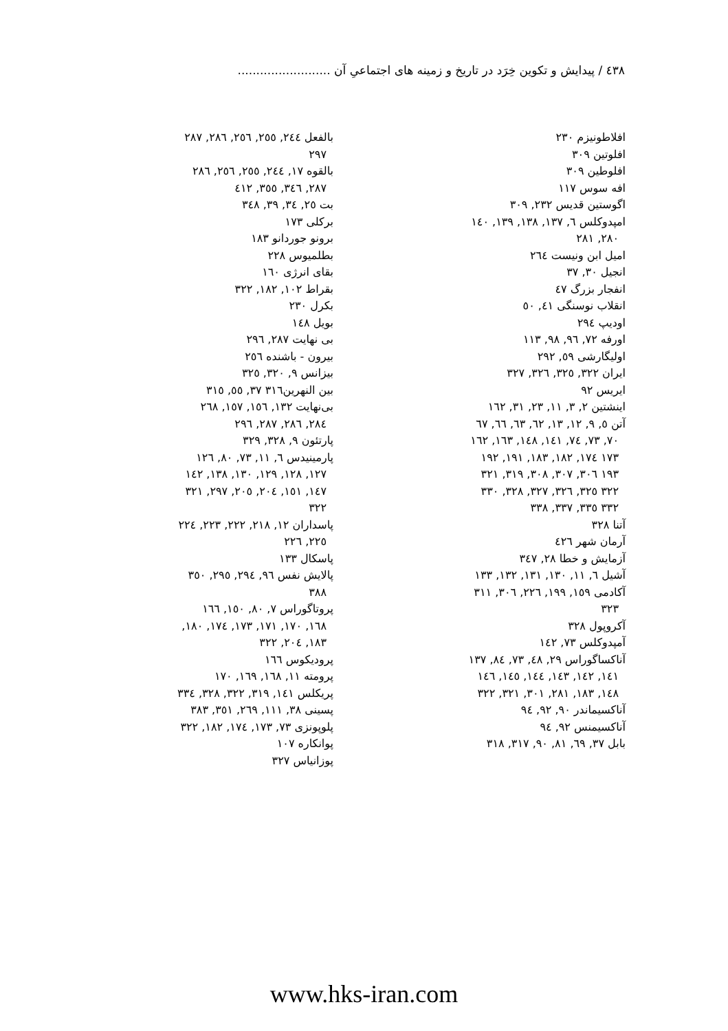٤٣٨ / پيدايش و تكوين خِرَد در تاريخ و زمينه هاى اجتماعىِ آن .........................
افلاطونيزم ٢٣٠
افلوتين ٣٠٩
افلوطين ٣٠٩
افه سوس ١١٧
اگوستين قديس ٢٣٢, ٣٠٩
امپدوكلس ٦, ١٣٧, ١٣٨, ١٣٩, ١٤٠
٢٨٠, ٢٨١
اميل ابن ونيست ٢٦٤
انجيل ٣٠, ٣٧
انفجار بزرگ ٤٧
انقلاب نوسنگى ٤١, ٥٠
اوديپ ٢٩٤
اورفه ٧٢, ٩٦, ٩٨, ١١٣
اوليگارشى ٥٩, ٢٩٢
ايران ٣٢٢, ٣٢٥, ٣٢٦, ٣٢٧
ايريس ٩٢
اينشتين ٢, ٣, ١١, ٢٣, ٣١, ١٦٢
آتن ٥, ٩, ١٢, ١٣, ٦٢, ٦٣, ٦٦, ٦٧
٧٠, ٧٣, ٧٤, ١٤١, ١٤٨, ١٦٣, ١٦٢
١٧٣ ١٧٤, ١٨٢, ١٨٣, ١٩١, ١٩٢
١٩٣ ٣٠٦, ٣٠٧, ٣٠٨, ٣١٩, ٣٢١
٣٢٢ ٣٢٥, ٣٢٦, ٣٢٧, ٣٢٨, ٣٣٠
٣٣٢ ٣٣٥, ٣٣٧, ٣٣٨
آتنا ٣٢٨
آرمان شهر ٤٢٦
آزمايش و خطا ٢٨, ٣٤٧
آشيل ٦, ١١, ١٣٠, ١٣١, ١٣٢, ١٣٣
آكادمى ١٥٩, ١٩٩, ٢٢٦, ٣٠٦, ٣١١
٣٢٣
آكروپول ٣٢٨
آمپدوكلس ٧٣, ١٤٢
آناكساگوراس ٢٩, ٤٨, ٧٣, ٨٤, ١٣٧
١٤١, ١٤٢, ١٤٣, ١٤٤, ١٤٥, ١٤٦
١٤٨, ١٨٣, ٢٨١, ٣٠١, ٣٢١, ٣٢٢
آناكسيماندر ٩٠, ٩٢, ٩٤
آناكسيمنس ٩٢, ٩٤
بابل ٣٧, ٦٩, ٨١, ٩٠, ٣١٧, ٣١٨
بالفعل ٢٤٤, ٢٥٥, ٢٥٦, ٢٨٦, ٢٨٧
٢٩٧
بالقوه ١٧, ٢٤٤, ٢٥٥, ٢٥٦, ٢٨٦
٢٨٧, ٣٤٦, ٣٥٥, ٤١٢
بت ٢٥, ٣٤, ٣٩, ٣٤٨
بركلى ١٧٣
برونو جوردانو ١٨٣
بطلميوس ٢٢٨
بقاى انرژى ١٦٠
بقراط ١٠٢, ١٨٢, ٣٢٢
بكرل ٢٣٠
بويل ١٤٨
بى نهايت ٢٨٧, ٢٩٦
بيرون - باشنده ٢٥٦
بيزانس ٩, ٣٢٠, ٣٢٥
بين النهرين٣١٦ ٣٧, ٥٥, ٣١٥
بى‌نهايت ١٣٢, ١٥٦, ١٥٧, ٢٦٨
٢٨٤, ٢٨٦, ٢٨٧, ٢٩٦
پارتئون ٩, ٣٢٨, ٣٢٩
پارمينيدس ٦, ١١, ٧٣, ٨٠, ١٢٦
١٢٧, ١٢٨, ١٢٩, ١٣٠, ١٣٨, ١٤٢
١٤٧, ١٥١, ٢٠٤, ٢٠٥, ٢٩٧, ٣٢١
٣٢٢
پاسداران ١٢, ٢١٨, ٢٢٢, ٢٢٣, ٢٢٤
٢٢٥, ٢٢٦
پاسكال ١٣٣
پالايش نفس ٩٦, ٢٩٤, ٢٩٥, ٣٥٠
٣٨٨
پروتاگوراس ٧, ٨٠, ١٥٠, ١٦٦
١٦٨, ١٧٠, ١٧١, ١٧٣, ١٧٤, ١٨٠,
١٨٣, ٢٠٤, ٣٢٢
پروديكوس ١٦٦
پرومته ١١, ١٦٨, ١٦٩, ١٧٠
پريكلس ١٤١, ٣١٩, ٣٢٢, ٣٢٨, ٣٣٤
پسينى ٣٨, ١١١, ٢٦٩, ٣٥١, ٣٨٣
پلوپونزى ٧٣, ١٧٣, ١٧٤, ١٨٢, ٣٢٢
پوانكاره ١٠٧
پوزانياس ٣٢٧
www.hks-iran.com